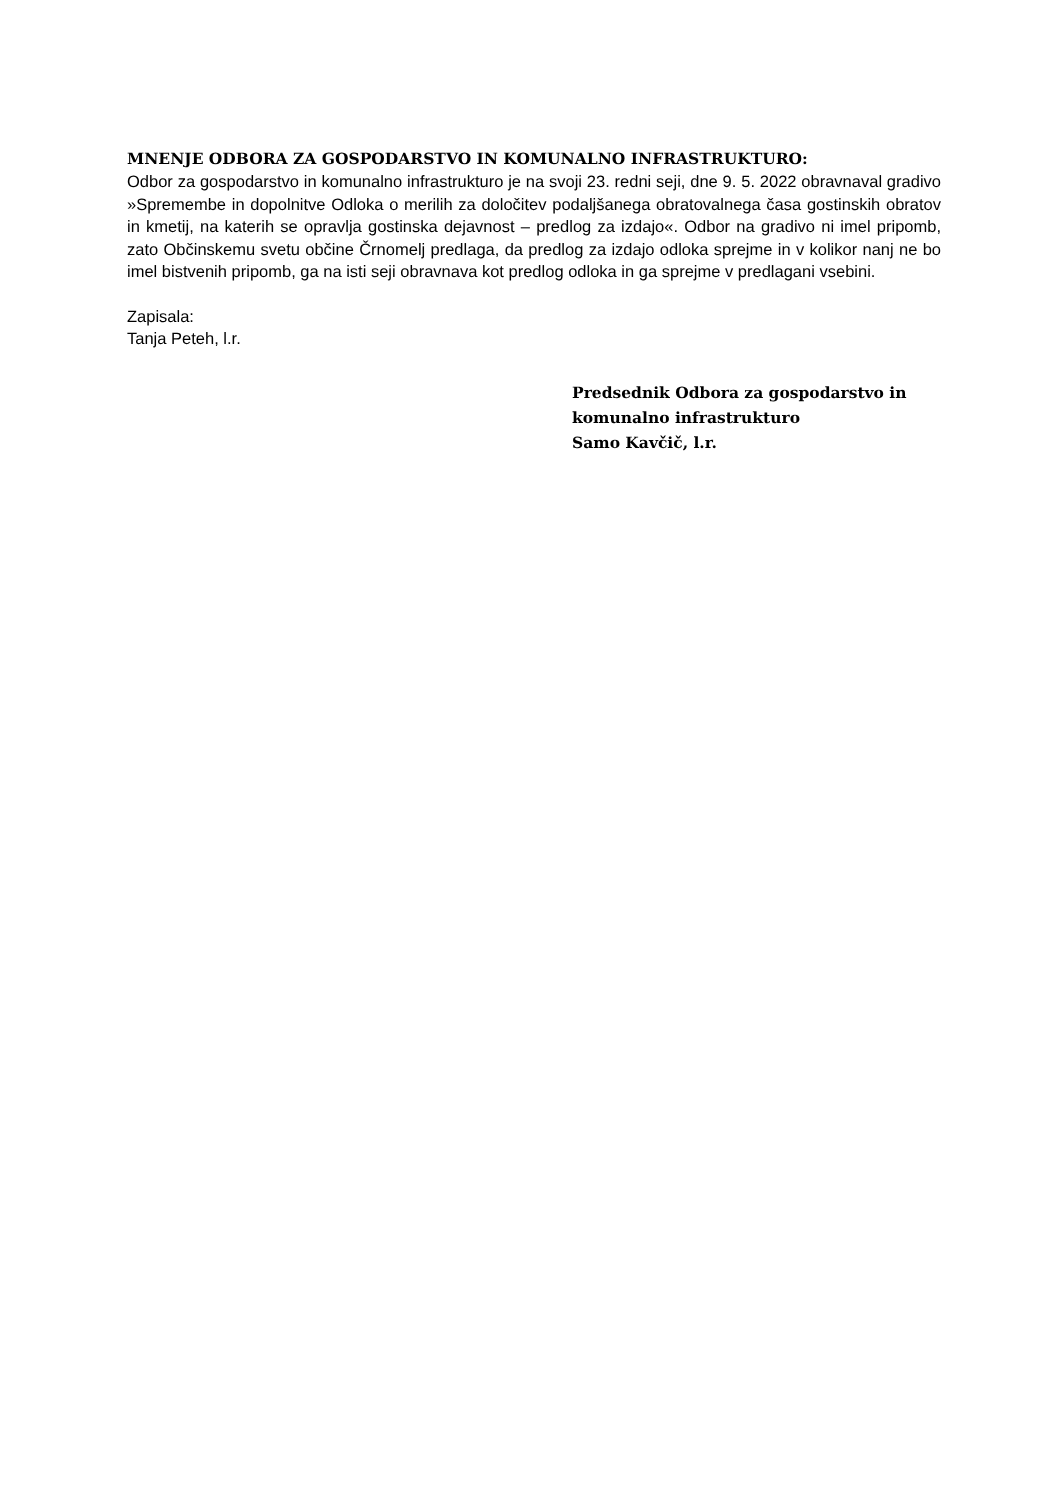MNENJE ODBORA ZA GOSPODARSTVO IN KOMUNALNO INFRASTRUKTURO:
Odbor za gospodarstvo in komunalno infrastrukturo je na svoji 23. redni seji, dne 9. 5. 2022 obravnaval gradivo »Spremembe in dopolnitve Odloka o merilih za določitev podaljšanega obratovalnega časa gostinskih obratov in kmetij, na katerih se opravlja gostinska dejavnost – predlog za izdajo«. Odbor na gradivo ni imel pripomb, zato Občinskemu svetu občine Črnomelj predlaga, da predlog za izdajo odloka sprejme in v kolikor nanj ne bo imel bistvenih pripomb, ga na isti seji obravnava kot predlog odloka in ga sprejme v predlagani vsebini.
Zapisala:
Tanja Peteh, l.r.
Predsednik Odbora za gospodarstvo in
komunalno infrastrukturo
Samo Kavčič, l.r.